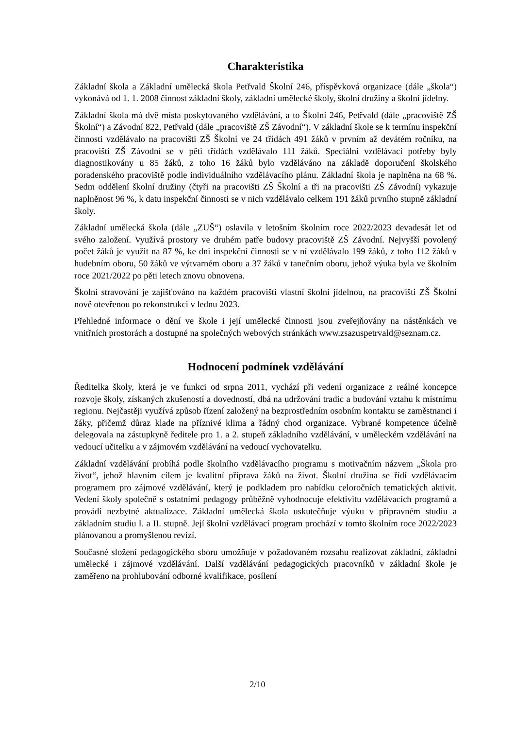Charakteristika
Základní škola a Základní umělecká škola Petřvald Školní 246, příspěvková organizace (dále „škola“) vykonává od 1. 1. 2008 činnost základní školy, základní umělecké školy, školní družiny a školní jídelny.
Základní škola má dvě místa poskytovaného vzdělávání, a to Školní 246, Petřvald (dále „pracoviště ZŠ Školní“) a Závodní 822, Petřvald (dále „pracoviště ZŠ Závodní“). V základní škole se k termínu inspekční činnosti vzdělávalo na pracovišti ZŠ Školní ve 24 třídách 491 žáků v prvním až devátém ročníku, na pracovišti ZŠ Závodní se v pěti třídách vzdělávalo 111 žáků. Speciální vzdělávací potřeby byly diagnostikovány u 85 žáků, z toho 16 žáků bylo vzděláváno na základě doporučení školského poradenského pracoviště podle individuálního vzdělávacího plánu. Základní škola je naplněna na 68 %. Sedm oddělení školní družiny (čtyři na pracovišti ZŠ Školní a tři na pracovišti ZŠ Závodní) vykazuje naplněnost 96 %, k datu inspekční činnosti se v nich vzdělávalo celkem 191 žáků prvního stupně základní školy.
Základní umělecká škola (dále „ZUŠ“) oslavila v letošním školním roce 2022/2023 devadesát let od svého založení. Využívá prostory ve druhém patře budovy pracoviště ZŠ Závodní. Nejvyšší povolený počet žáků je využit na 87 %, ke dni inspekční činnosti se v ní vzdělávalo 199 žáků, z toho 112 žáků v hudebním oboru, 50 žáků ve výtvarném oboru a 37 žáků v tanečním oboru, jehož výuka byla ve školním roce 2021/2022 po pěti letech znovu obnovena.
Školní stravování je zajišťováno na každém pracovišti vlastní školní jídelnou, na pracovišti ZŠ Školní nově otevřenou po rekonstrukci v lednu 2023.
Přehledné informace o dění ve škole i její umělecké činnosti jsou zveřejňovány na nástěnkách ve vnitřních prostorách a dostupné na společných webových stránkách www.zsazuspetrvald@seznam.cz.
Hodnocení podmínek vzdělávání
Ředitelka školy, která je ve funkci od srpna 2011, vychází při vedení organizace z reálné koncepce rozvoje školy, získaných zkušeností a dovedností, dbá na udržování tradic a budování vztahu k místnímu regionu. Nejčastěji využívá způsob řízení založený na bezprostředním osobním kontaktu se zaměstnanci i žáky, přičemž důraz klade na příznivé klima a řádný chod organizace. Vybrané kompetence účelně delegovala na zástupkyně ředitele pro 1. a 2. stupeň základního vzdělávání, v uměleckém vzdělávání na vedoucí učitelku a v zájmovém vzdělávání na vedoucí vychovatelku.
Základní vzdělávání probíhá podle školního vzdělávacího programu s motivačním názvem „Škola pro život“, jehož hlavním cílem je kvalitní příprava žáků na život. Školní družina se řídí vzdělávacím programem pro zájmové vzdělávání, který je podkladem pro nabídku celoročních tematických aktivit. Vedení školy společně s ostatními pedagogy průběžně vyhodnocuje efektivitu vzdělávacích programů a provádí nezbytné aktualizace. Základní umělecká škola uskutečňuje výuku v přípravném studiu a základním studiu I. a II. stupně. Její školní vzdělávací program prochází v tomto školním roce 2022/2023 plánovanou a promyšlenou revizí.
Současné složení pedagogického sboru umožňuje v požadovaném rozsahu realizovat základní, základní umělecké i zájmové vzdělávání. Další vzdělávání pedagogických pracovníků v základní škole je zaměřeno na prohlubování odborné kvalifikace, posílení
2/10